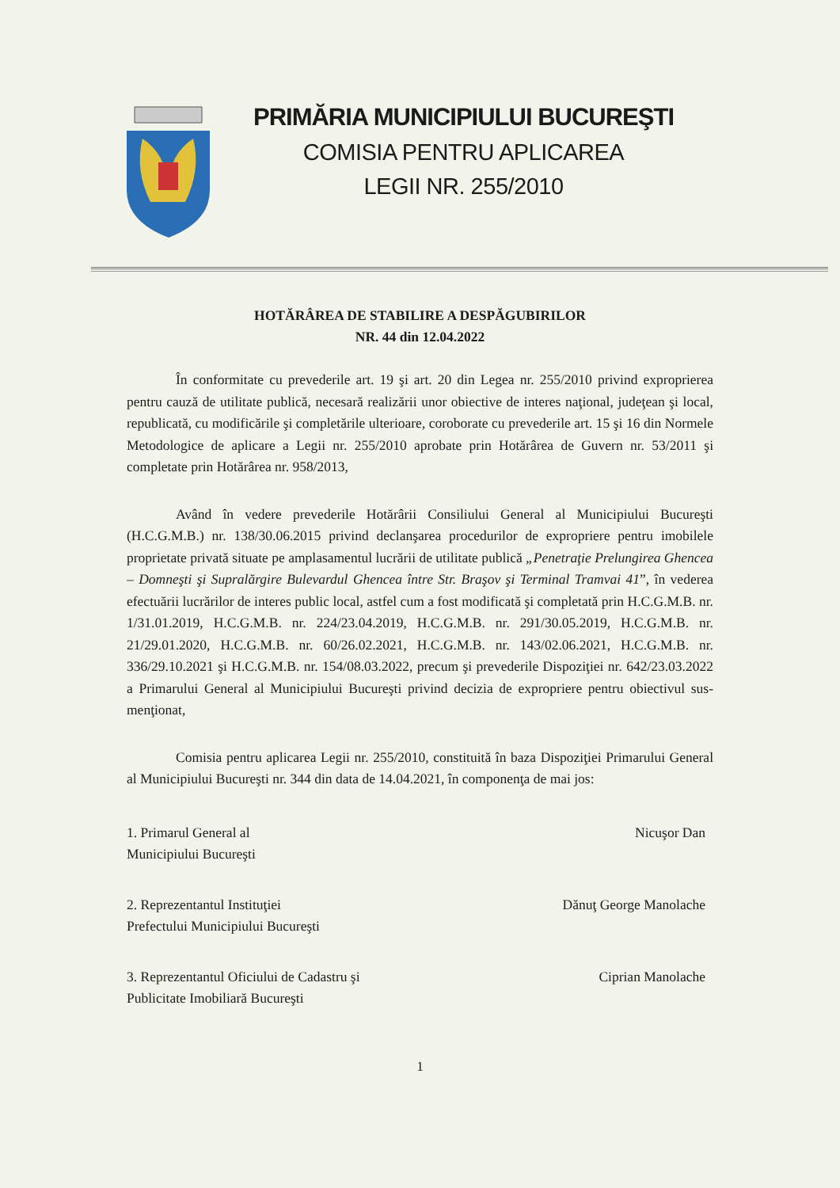PRIMĂRIA MUNICIPIULUI BUCUREŞTI
COMISIA PENTRU APLICAREA
LEGII NR. 255/2010
HOTĂRÂREA DE STABILIRE A DESPĂGUBIRILOR
NR. 44 din 12.04.2022
În conformitate cu prevederile art. 19 şi art. 20 din Legea nr. 255/2010 privind exproprierea pentru cauză de utilitate publică, necesară realizării unor obiective de interes naţional, judeţean şi local, republicată, cu modificările şi completările ulterioare, coroborate cu prevederile art. 15 şi 16 din Normele Metodologice de aplicare a Legii nr. 255/2010 aprobate prin Hotărârea de Guvern nr. 53/2011 şi completate prin Hotărârea nr. 958/2013,
Având în vedere prevederile Hotărârii Consiliului General al Municipiului Bucureşti (H.C.G.M.B.) nr. 138/30.06.2015 privind declanşarea procedurilor de expropriere pentru imobilele proprietate privată situate pe amplasamentul lucrării de utilitate publică „Penetraţie Prelungirea Ghencea – Domneşti şi Supralărgire Bulevardul Ghencea între Str. Braşov şi Terminal Tramvai 41”, în vederea efectuării lucrărilor de interes public local, astfel cum a fost modificată şi completată prin H.C.G.M.B. nr. 1/31.01.2019, H.C.G.M.B. nr. 224/23.04.2019, H.C.G.M.B. nr. 291/30.05.2019, H.C.G.M.B. nr. 21/29.01.2020, H.C.G.M.B. nr. 60/26.02.2021, H.C.G.M.B. nr. 143/02.06.2021, H.C.G.M.B. nr. 336/29.10.2021 şi H.C.G.M.B. nr. 154/08.03.2022, precum şi prevederile Dispoziţiei nr. 642/23.03.2022 a Primarului General al Municipiului Bucureşti privind decizia de expropriere pentru obiectivul sus-menţionat,
Comisia pentru aplicarea Legii nr. 255/2010, constituită în baza Dispoziţiei Primarului General al Municipiului Bucureşti nr. 344 din data de 14.04.2021, în componenţa de mai jos:
1. Primarul General al
Municipiului Bucureşti
Nicuşor Dan
2. Reprezentantul Instituţiei
Prefectului Municipiului Bucureşti
Dănuţ George Manolache
3. Reprezentantul Oficiului de Cadastru şi
Publicitate Imobiliară Bucureşti
Ciprian Manolache
1